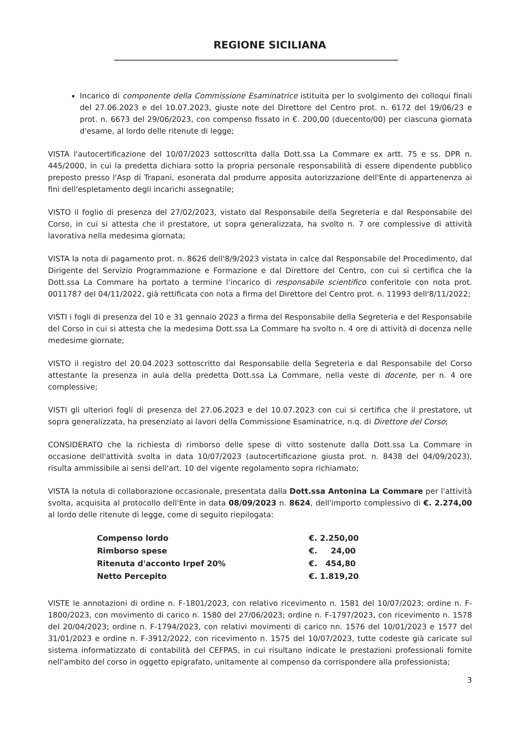REGIONE SICILIANA
Incarico di componente della Commissione Esaminatrice istituita per lo svolgimento dei colloqui finali del 27.06.2023 e del 10.07.2023, giuste note del Direttore del Centro prot. n. 6172 del 19/06/23 e prot. n. 6673 del 29/06/2023, con compenso fissato in €. 200,00 (duecento/00) per ciascuna giornata d'esame, al lordo delle ritenute di legge;
VISTA l'autocertificazione del 10/07/2023 sottoscritta dalla Dott.ssa La Commare ex artt. 75 e ss. DPR n. 445/2000, in cui la predetta dichiara sotto la propria personale responsabilità di essere dipendente pubblico preposto presso l'Asp di Trapani, esonerata dal produrre apposita autorizzazione dell'Ente di appartenenza ai fini dell'espletamento degli incarichi assegnatile;
VISTO il foglio di presenza del 27/02/2023, vistato dal Responsabile della Segreteria e dal Responsabile del Corso, in cui si attesta che il prestatore, ut sopra generalizzata, ha svolto n. 7 ore complessive di attività lavorativa nella medesima giornata;
VISTA la nota di pagamento prot. n. 8626 dell'8/9/2023 vistata in calce dal Responsabile del Procedimento, dal Dirigente del Servizio Programmazione e Formazione e dal Direttore del Centro, con cui si certifica che la Dott.ssa La Commare ha portato a termine l'incarico di responsabile scientifico conferitole con nota prot. 0011787 del 04/11/2022, già rettificata con nota a firma del Direttore del Centro prot. n. 11993 dell'8/11/2022;
VISTI i fogli di presenza del 10 e 31 gennaio 2023 a firma del Responsabile della Segreteria e del Responsabile del Corso in cui si attesta che la medesima Dott.ssa La Commare ha svolto n. 4 ore di attività di docenza nelle medesime giornate;
VISTO il registro del 20.04.2023 sottoscritto dal Responsabile della Segreteria e dal Responsabile del Corso attestante la presenza in aula della predetta Dott.ssa La Commare, nella veste di docente, per n. 4 ore complessive;
VISTI gli ulteriori fogli di presenza del 27.06.2023 e del 10.07.2023 con cui si certifica che il prestatore, ut sopra generalizzata, ha presenziato ai lavori della Commissione Esaminatrice, n.q. di Direttore del Corso;
CONSIDERATO che la richiesta di rimborso delle spese di vitto sostenute dalla Dott.ssa La Commare in occasione dell'attività svolta in data 10/07/2023 (autocertificazione giusta prot. n. 8438 del 04/09/2023), risulta ammissibile ai sensi dell'art. 10 del vigente regolamento sopra richiamato;
VISTA la notula di collaborazione occasionale, presentata dalla Dott.ssa Antonina La Commare per l'attività svolta, acquisita al protocollo dell'Ente in data 08/09/2023 n. 8624, dell'importo complessivo di €. 2.274,00 al lordo delle ritenute di legge, come di seguito riepilogata:
| Compenso lordo | €. 2.250,00 |
| Rimborso spese | €. 24,00 |
| Ritenuta d'acconto Irpef 20% | €. 454,80 |
| Netto Percepito | €. 1.819,20 |
VISTE le annotazioni di ordine n. F-1801/2023, con relativo ricevimento n. 1581 del 10/07/2023; ordine n. F-1800/2023, con movimento di carico n. 1580 del 27/06/2023; ordine n. F-1797/2023, con ricevimento n. 1578 del 20/04/2023; ordine n. F-1794/2023, con relativi movimenti di carico nn. 1576 del 10/01/2023 e 1577 del 31/01/2023 e ordine n. F-3912/2022, con ricevimento n. 1575 del 10/07/2023, tutte codeste già caricate sul sistema informatizzato di contabilità del CEFPAS, in cui risultano indicate le prestazioni professionali fornite nell'ambito del corso in oggetto epigrafato, unitamente al compenso da corrispondere alla professionista;
3